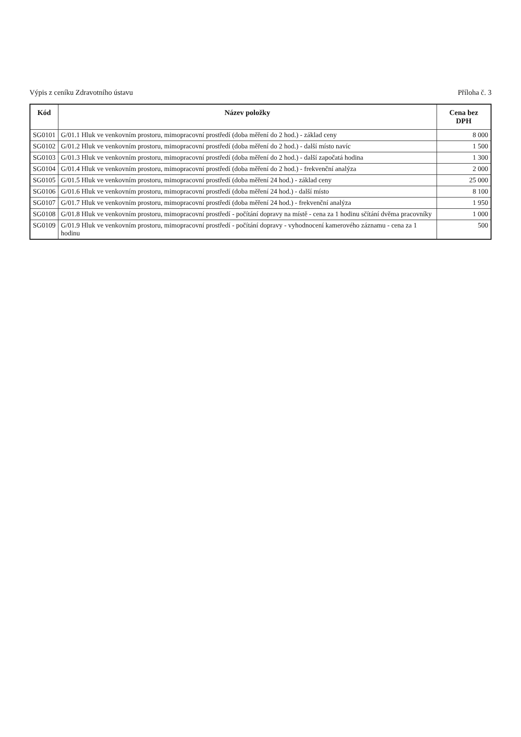Výpis z ceníku Zdravotního ústavu Příloha č. 3
| Kód | Název položky | Cena bez DPH |
| --- | --- | --- |
| SG0101 | G/01.1 Hluk ve venkovním prostoru, mimopracovní prostředí (doba měření do 2 hod.) - základ ceny | 8 000 |
| SG0102 | G/01.2 Hluk ve venkovním prostoru, mimopracovní prostředí (doba měření do 2 hod.) - další místo navíc | 1 500 |
| SG0103 | G/01.3 Hluk ve venkovním prostoru, mimopracovní prostředí (doba měření do 2 hod.) - další započatá hodina | 1 300 |
| SG0104 | G/01.4 Hluk ve venkovním prostoru, mimopracovní prostředí (doba měření do 2 hod.) - frekvenční analýza | 2 000 |
| SG0105 | G/01.5 Hluk ve venkovním prostoru, mimopracovní prostředí (doba měření 24 hod.) - základ ceny | 25 000 |
| SG0106 | G/01.6 Hluk ve venkovním prostoru, mimopracovní prostředí (doba měření 24 hod.) - další místo | 8 100 |
| SG0107 | G/01.7 Hluk ve venkovním prostoru, mimopracovní prostředí (doba měření 24 hod.) - frekvenční analýza | 1 950 |
| SG0108 | G/01.8 Hluk ve venkovním prostoru, mimopracovní prostředí - počítání dopravy na místě - cena za 1 hodinu sčítání dvěma pracovníky | 1 000 |
| SG0109 | G/01.9 Hluk ve venkovním prostoru, mimopracovní prostředí - počítání dopravy - vyhodnocení kamerového záznamu - cena za 1 hodinu | 500 |